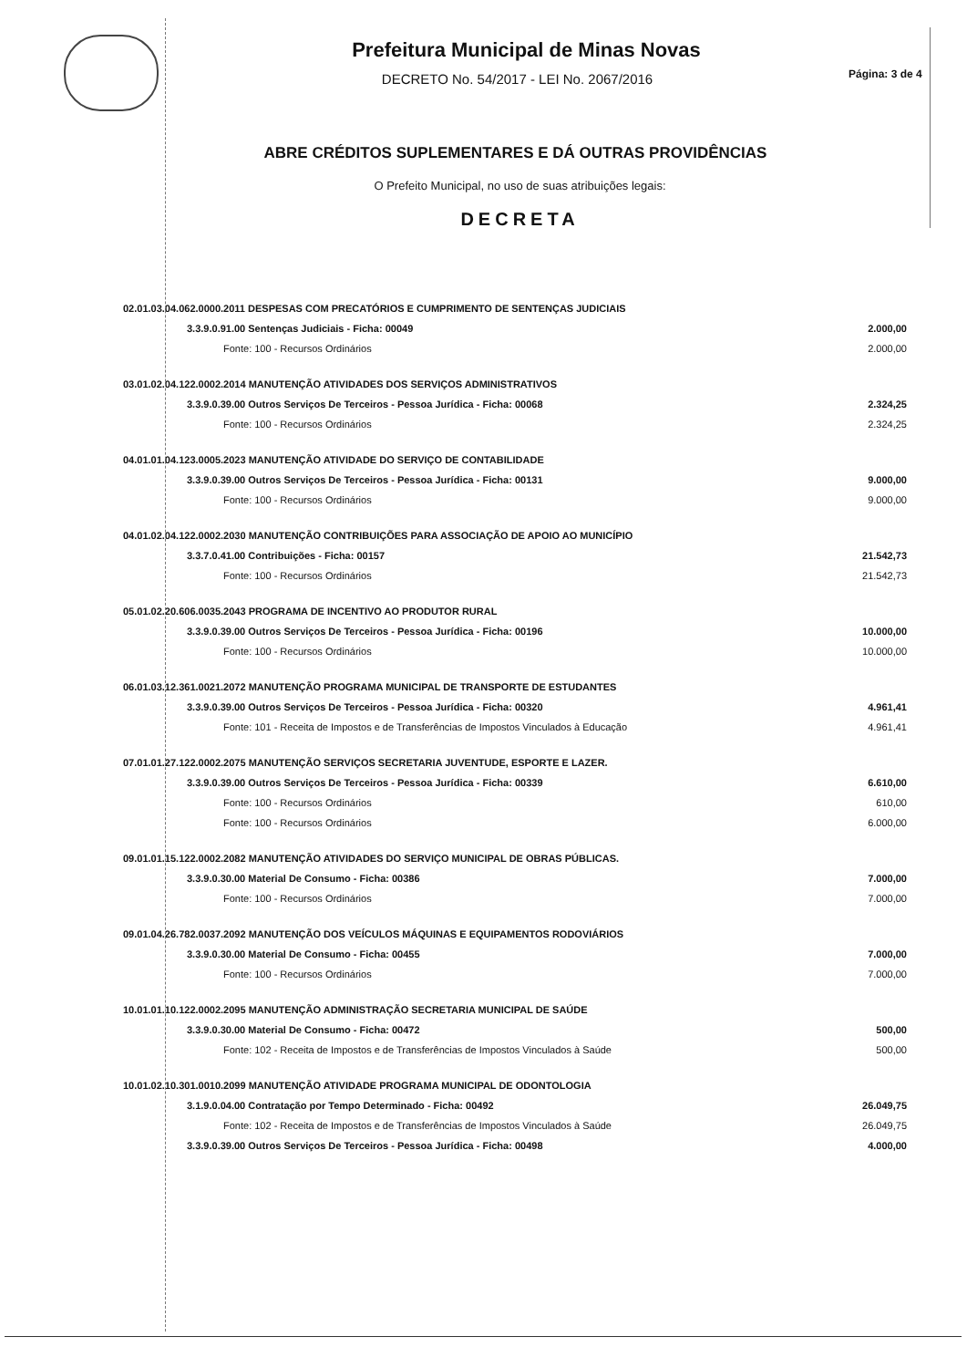Prefeitura Municipal de Minas Novas
DECRETO No. 54/2017 - LEI No. 2067/2016
Página: 3 de 4
ABRE CRÉDITOS SUPLEMENTARES E DÁ OUTRAS PROVIDÊNCIAS
O Prefeito Municipal, no uso de suas atribuições legais:
DECRETA
| 02.01.03.04.062.0000.2011 DESPESAS COM PRECATÓRIOS E CUMPRIMENTO DE SENTENÇAS JUDICIAIS | | | |
| | 3.3.9.0.91.00 Sentenças Judiciais - Ficha: 00049 | | 2.000,00 |
| | | Fonte: 100 - Recursos Ordinários | 2.000,00 |
| 03.01.02.04.122.0002.2014 MANUTENÇÃO ATIVIDADES DOS SERVIÇOS ADMINISTRATIVOS | | | |
| | 3.3.9.0.39.00 Outros Serviços De Terceiros - Pessoa Jurídica - Ficha: 00068 | | 2.324,25 |
| | | Fonte: 100 - Recursos Ordinários | 2.324,25 |
| 04.01.01.04.123.0005.2023 MANUTENÇÃO ATIVIDADE DO SERVIÇO DE CONTABILIDADE | | | |
| | 3.3.9.0.39.00 Outros Serviços De Terceiros - Pessoa Jurídica - Ficha: 00131 | | 9.000,00 |
| | | Fonte: 100 - Recursos Ordinários | 9.000,00 |
| 04.01.02.04.122.0002.2030 MANUTENÇÃO CONTRIBUIÇÕES PARA ASSOCIAÇÃO DE APOIO AO MUNICÍPIO | | | |
| | 3.3.7.0.41.00 Contribuições - Ficha: 00157 | | 21.542,73 |
| | | Fonte: 100 - Recursos Ordinários | 21.542,73 |
| 05.01.02.20.606.0035.2043 PROGRAMA DE INCENTIVO AO PRODUTOR RURAL | | | |
| | 3.3.9.0.39.00 Outros Serviços De Terceiros - Pessoa Jurídica - Ficha: 00196 | | 10.000,00 |
| | | Fonte: 100 - Recursos Ordinários | 10.000,00 |
| 06.01.03.12.361.0021.2072 MANUTENÇÃO PROGRAMA MUNICIPAL DE TRANSPORTE DE ESTUDANTES | | | |
| | 3.3.9.0.39.00 Outros Serviços De Terceiros - Pessoa Jurídica - Ficha: 00320 | | 4.961,41 |
| | | Fonte: 101 - Receita de Impostos e de Transferências de Impostos Vinculados à Educação | 4.961,41 |
| 07.01.01.27.122.0002.2075 MANUTENÇÃO SERVIÇOS SECRETARIA JUVENTUDE, ESPORTE E LAZER. | | | |
| | 3.3.9.0.39.00 Outros Serviços De Terceiros - Pessoa Jurídica - Ficha: 00339 | | 6.610,00 |
| | | Fonte: 100 - Recursos Ordinários | 610,00 |
| | | Fonte: 100 - Recursos Ordinários | 6.000,00 |
| 09.01.01.15.122.0002.2082 MANUTENÇÃO ATIVIDADES DO SERVIÇO MUNICIPAL DE OBRAS PÚBLICAS. | | | |
| | 3.3.9.0.30.00 Material De Consumo - Ficha: 00386 | | 7.000,00 |
| | | Fonte: 100 - Recursos Ordinários | 7.000,00 |
| 09.01.04.26.782.0037.2092 MANUTENÇÃO DOS VEÍCULOS MÁQUINAS E EQUIPAMENTOS RODOVIÁRIOS | | | |
| | 3.3.9.0.30.00 Material De Consumo - Ficha: 00455 | | 7.000,00 |
| | | Fonte: 100 - Recursos Ordinários | 7.000,00 |
| 10.01.01.10.122.0002.2095 MANUTENÇÃO ADMINISTRAÇÃO SECRETARIA MUNICIPAL DE SAÚDE | | | |
| | 3.3.9.0.30.00 Material De Consumo - Ficha: 00472 | | 500,00 |
| | | Fonte: 102 - Receita de Impostos e de Transferências de Impostos Vinculados à Saúde | 500,00 |
| 10.01.02.10.301.0010.2099 MANUTENÇÃO ATIVIDADE PROGRAMA MUNICIPAL DE ODONTOLOGIA | | | |
| | 3.1.9.0.04.00 Contratação por Tempo Determinado - Ficha: 00492 | | 26.049,75 |
| | | Fonte: 102 - Receita de Impostos e de Transferências de Impostos Vinculados à Saúde | 26.049,75 |
| | 3.3.9.0.39.00 Outros Serviços De Terceiros - Pessoa Jurídica - Ficha: 00498 | | 4.000,00 |